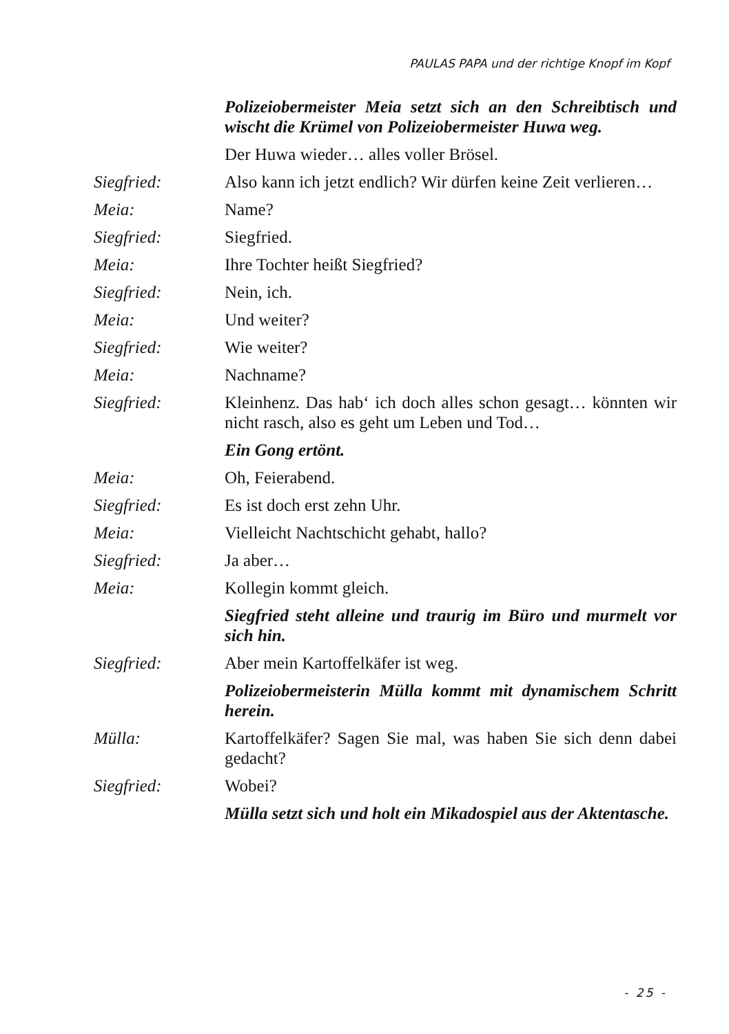PAULAS PAPA und der richtige Knopf im Kopf
Polizeiobermeister Meia setzt sich an den Schreibtisch und wischt die Krümel von Polizeiobermeister Huwa weg.
Der Huwa wieder… alles voller Brösel.
Siegfried: Also kann ich jetzt endlich? Wir dürfen keine Zeit verlieren…
Meia: Name?
Siegfried: Siegfried.
Meia: Ihre Tochter heißt Siegfried?
Siegfried: Nein, ich.
Meia: Und weiter?
Siegfried: Wie weiter?
Meia: Nachname?
Siegfried: Kleinhenz. Das hab‘ ich doch alles schon gesagt… könnten wir nicht rasch, also es geht um Leben und Tod…
Ein Gong ertönt.
Meia: Oh, Feierabend.
Siegfried: Es ist doch erst zehn Uhr.
Meia: Vielleicht Nachtschicht gehabt, hallo?
Siegfried: Ja aber…
Meia: Kollegin kommt gleich.
Siegfried steht alleine und traurig im Büro und murmelt vor sich hin.
Siegfried: Aber mein Kartoffelkäfer ist weg.
Polizeiobermeisterin Mülla kommt mit dynamischem Schritt herein.
Mülla: Kartoffelkäfer? Sagen Sie mal, was haben Sie sich denn dabei gedacht?
Siegfried: Wobei?
Mülla setzt sich und holt ein Mikadospiel aus der Aktentasche.
- 25 -